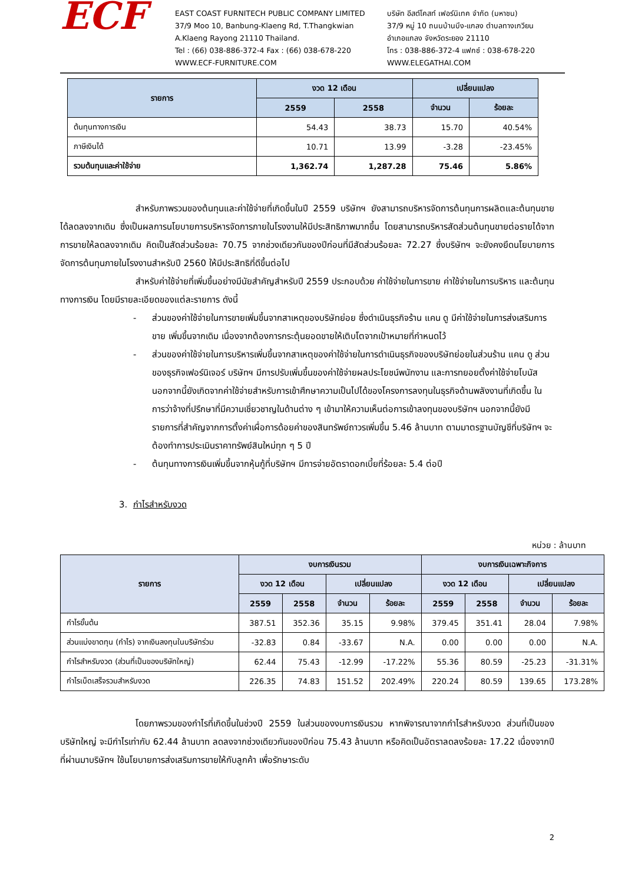ECF
EAST COAST FURNITECH PUBLIC COMPANY LIMITED
37/9 Moo 10, Banbung-Klaeng Rd, T.Thangkwian
A.Klaeng Rayong 21110 Thailand.
Tel : (66) 038-886-372-4 Fax : (66) 038-678-220
WWW.ECF-FURNITURE.COM
บริษัท อีสต์โคสท์ เฟอร์นิเทค จำกัด (มหาชน)
37/9 หมู่ 10 ถนนบ้านบึง-แกลง ตำบลทางเกวียน
อำเภอแกลง จังหวัดระยอง 21110
โทร : 038-886-372-4 แฟกซ์ : 038-678-220
WWW.ELEGATHAI.COM
| รายการ | งวด 12 เดือน | | เปลี่ยนแปลง | |
| --- | --- | --- | --- | --- |
| | 2559 | 2558 | จำนวน | ร้อยละ |
| ต้นทุนทางการเงิน | 54.43 | 38.73 | 15.70 | 40.54% |
| ภาษีเงินได้ | 10.71 | 13.99 | -3.28 | -23.45% |
| รวมต้นทุนและค่าใช้จ่าย | 1,362.74 | 1,287.28 | 75.46 | 5.86% |
สำหรับภาพรวมของต้นทุนและค่าใช้จ่ายที่เกิดขึ้นในปี 2559 บริษัทฯ ยังสามารถบริหารจัดการต้นทุนการผลิตและต้นทุนขายได้ลดลงจากเดิม ซึ่งเป็นผลการนโยบายการบริหารจัดการภายในโรงงานให้มีประสิทธิภาพมากขึ้น โดยสามารถบริหารสัดส่วนต้นทุนขายต่อรายได้จากการขายให้ลดลงจากเดิม คิดเป็นสัดส่วนร้อยละ 70.75 จากช่วงเดียวกันของปีก่อนที่มีสัดส่วนร้อยละ 72.27 ซึ่งบริษัทฯ จะยังคงยึดนโยบายการจัดการต้นทุนภายในโรงงานสำหรับปี 2560 ให้มีประสิทธิที่ดีขึ้นต่อไป
สำหรับค่าใช้จ่ายที่เพิ่มขึ้นอย่างมีนัยสำคัญสำหรับปี 2559 ประกอบด้วย ค่าใช้จ่ายในการขาย ค่าใช้จ่ายในการบริหาร และต้นทุนทางการเงิน โดยมีรายละเอียดของแต่ละรายการ ดังนี้
- ส่วนของค่าใช้จ่ายในการขายเพิ่มขึ้นจากสาเหตุของบริษัทย่อย ซึ่งดำเนินธุรกิจร้าน แคน ดู มีค่าใช้จ่ายในการส่งเสริมการขาย เพิ่มขึ้นจากเดิม เนื่องจากต้องการกระตุ้นยอดขายให้เติบโตจากเป้าหมายที่กำหนดไว้
- ส่วนของค่าใช้จ่ายในการบริหารเพิ่มขึ้นจากสาเหตุของค่าใช้จ่ายในการดำเนินธุรกิจของบริษัทย่อยในส่วนร้าน แคน ดู ส่วนของธุรกิจเฟอร์นิเจอร์ บริษัทฯ มีการปรับเพิ่มขึ้นของค่าใช้จ่ายผลประโยชน์พนักงาน และการทยอยตั้งค่าใช้จ่ายโบนัส นอกจากนี้ยังเกิดจากค่าใช้จ่ายสำหรับการเข้าศึกษาความเป็นไปได้ของโครงการลงทุนในธุรกิจด้านพลังงานที่เกิดขึ้น ในการว่าจ้างที่ปรึกษาที่มีความเชี่ยวชาญในด้านต่าง ๆ เข้ามาให้ความเห็นต่อการเข้าลงทุนของบริษัทฯ นอกจากนี้ยังมีรายการที่สำคัญจากการตั้งค่าเผื่อการด้อยค่าของสินทรัพย์ถาวรเพิ่มขึ้น 5.46 ล้านบาท ตามมาตรฐานบัญชีที่บริษัทฯ จะต้องทำการประเมินราคาทรัพย์สินใหม่ทุก ๆ 5 ปี
- ต้นทุนทางการเงินเพิ่มขึ้นจากหุ้นกู้ที่บริษัทฯ มีการจ่ายอัตราดอกเบี้ยที่ร้อยละ 5.4 ต่อปี
3. กำไรสำหรับงวด
หน่วย : ล้านบาท
| รายการ | งบการเงินรวม | | | | งบการเงินเฉพาะกิจการ | | | |
| --- | --- | --- | --- | --- | --- | --- | --- | --- |
| | งวด 12 เดือน | | เปลี่ยนแปลง | | งวด 12 เดือน | | เปลี่ยนแปลง | |
| | 2559 | 2558 | จำนวน | ร้อยละ | 2559 | 2558 | จำนวน | ร้อยละ |
| กำไรขั้นต้น | 387.51 | 352.36 | 35.15 | 9.98% | 379.45 | 351.41 | 28.04 | 7.98% |
| ส่วนแบ่งขาดทุน (กำไร) จากเงินลงทุนในบริษัทร่วม | -32.83 | 0.84 | -33.67 | N.A. | 0.00 | 0.00 | 0.00 | N.A. |
| กำไรสำหรับงวด (ส่วนที่เป็นของบริษัทใหญ่) | 62.44 | 75.43 | -12.99 | -17.22% | 55.36 | 80.59 | -25.23 | -31.31% |
| กำไรเบ็ดเสร็จรวมสำหรับงวด | 226.35 | 74.83 | 151.52 | 202.49% | 220.24 | 80.59 | 139.65 | 173.28% |
โดยภาพรวมของกำไรที่เกิดขึ้นในช่วงปี 2559 ในส่วนของงบการเงินรวม หากพิจารณาจากกำไรสำหรับงวด ส่วนที่เป็นของบริษัทใหญ่ จะมีกำไรเท่ากับ 62.44 ล้านบาท ลดลงจากช่วงเดียวกันของปีก่อน 75.43 ล้านบาท หรือคิดเป็นอัตราลดลงร้อยละ 17.22 เนื่องจากปีที่ผ่านมาบริษัทฯ ใช้นโยบายการส่งเสริมการขายให้กับลูกค้า เพื่อรักษาระดับ
2